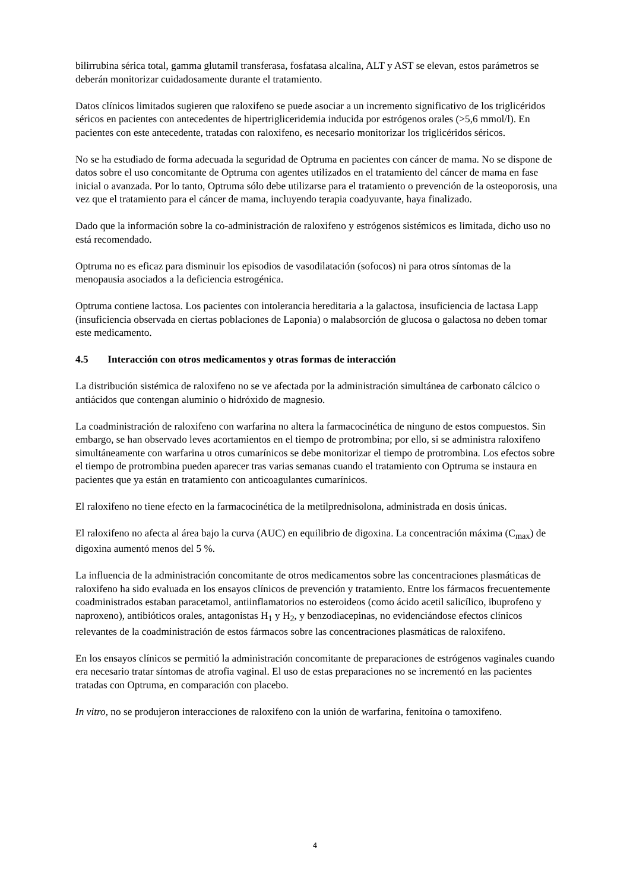bilirrubina sérica total, gamma glutamil transferasa, fosfatasa alcalina, ALT y AST se elevan, estos parámetros se deberán monitorizar cuidadosamente durante el tratamiento.
Datos clínicos limitados sugieren que raloxifeno se puede asociar a un incremento significativo de los triglicéridos séricos en pacientes con antecedentes de hipertrigliceridemia inducida por estrógenos orales (>5,6 mmol/l). En pacientes con este antecedente, tratadas con raloxifeno, es necesario monitorizar los triglicéridos séricos.
No se ha estudiado de forma adecuada la seguridad de Optruma en pacientes con cáncer de mama. No se dispone de datos sobre el uso concomitante de Optruma con agentes utilizados en el tratamiento del cáncer de mama en fase inicial o avanzada. Por lo tanto, Optruma sólo debe utilizarse para el tratamiento o prevención de la osteoporosis, una vez que el tratamiento para el cáncer de mama, incluyendo terapia coadyuvante, haya finalizado.
Dado que la información sobre la co-administración de raloxifeno y estrógenos sistémicos es limitada, dicho uso no está recomendado.
Optruma no es eficaz para disminuir los episodios de vasodilatación (sofocos) ni para otros síntomas de la menopausia asociados a la deficiencia estrogénica.
Optruma contiene lactosa. Los pacientes con intolerancia hereditaria a la galactosa, insuficiencia de lactasa Lapp (insuficiencia observada en ciertas poblaciones de Laponia) o malabsorción de glucosa o galactosa no deben tomar este medicamento.
4.5 Interacción con otros medicamentos y otras formas de interacción
La distribución sistémica de raloxifeno no se ve afectada por la administración simultánea de carbonato cálcico o antiácidos que contengan aluminio o hidróxido de magnesio.
La coadministración de raloxifeno con warfarina no altera la farmacocinética de ninguno de estos compuestos. Sin embargo, se han observado leves acortamientos en el tiempo de protrombina; por ello, si se administra raloxifeno simultáneamente con warfarina u otros cumarínicos se debe monitorizar el tiempo de protrombina. Los efectos sobre el tiempo de protrombina pueden aparecer tras varias semanas cuando el tratamiento con Optruma se instaura en pacientes que ya están en tratamiento con anticoagulantes cumarínicos.
El raloxifeno no tiene efecto en la farmacocinética de la metilprednisolona, administrada en dosis únicas.
El raloxifeno no afecta al área bajo la curva (AUC) en equilibrio de digoxina. La concentración máxima (C<sub>max</sub>) de digoxina aumentó menos del 5 %.
La influencia de la administración concomitante de otros medicamentos sobre las concentraciones plasmáticas de raloxifeno ha sido evaluada en los ensayos clínicos de prevención y tratamiento. Entre los fármacos frecuentemente coadministrados estaban paracetamol, antiinflamatorios no esteroideos (como ácido acetil salicílico, ibuprofeno y naproxeno), antibióticos orales, antagonistas H<sub>1</sub> y H<sub>2</sub>, y benzodiacepinas, no evidenciándose efectos clínicos relevantes de la coadministración de estos fármacos sobre las concentraciones plasmáticas de raloxifeno.
En los ensayos clínicos se permitió la administración concomitante de preparaciones de estrógenos vaginales cuando era necesario tratar síntomas de atrofia vaginal. El uso de estas preparaciones no se incrementó en las pacientes tratadas con Optruma, en comparación con placebo.
In vitro, no se produjeron interacciones de raloxifeno con la unión de warfarina, fenitoína o tamoxifeno.
4